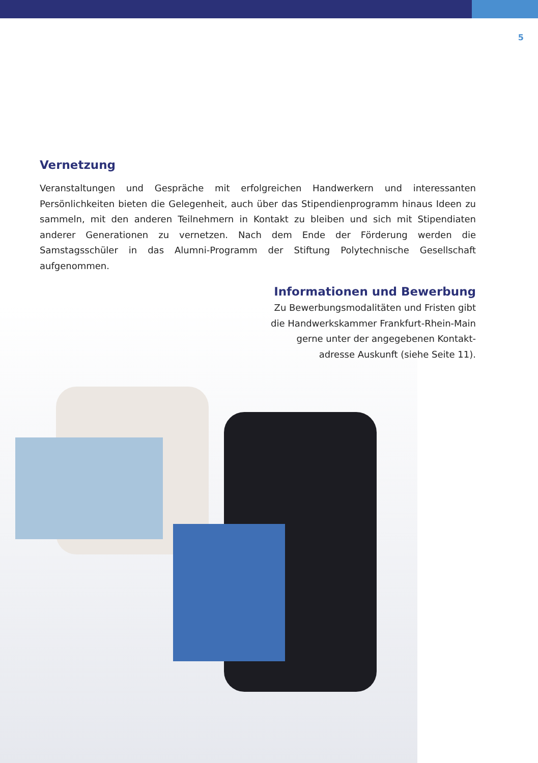5
Vernetzung
Veranstaltungen und Gespräche mit erfolgreichen Handwerkern und interessanten Persönlichkeiten bieten die Gelegenheit, auch über das Stipendienprogramm hinaus Ideen zu sammeln, mit den anderen Teilnehmern in Kontakt zu bleiben und sich mit Stipendiaten anderer Generationen zu vernetzen. Nach dem Ende der Förderung werden die Samstagsschüler in das Alumni-Programm der Stiftung Polytechnische Gesellschaft aufgenommen.
Informationen und Bewerbung
Zu Bewerbungsmodalitäten und Fristen gibt
die Handwerkskammer Frankfurt-Rhein-Main
gerne unter der angegebenen Kontakt-
adresse Auskunft (siehe Seite 11).